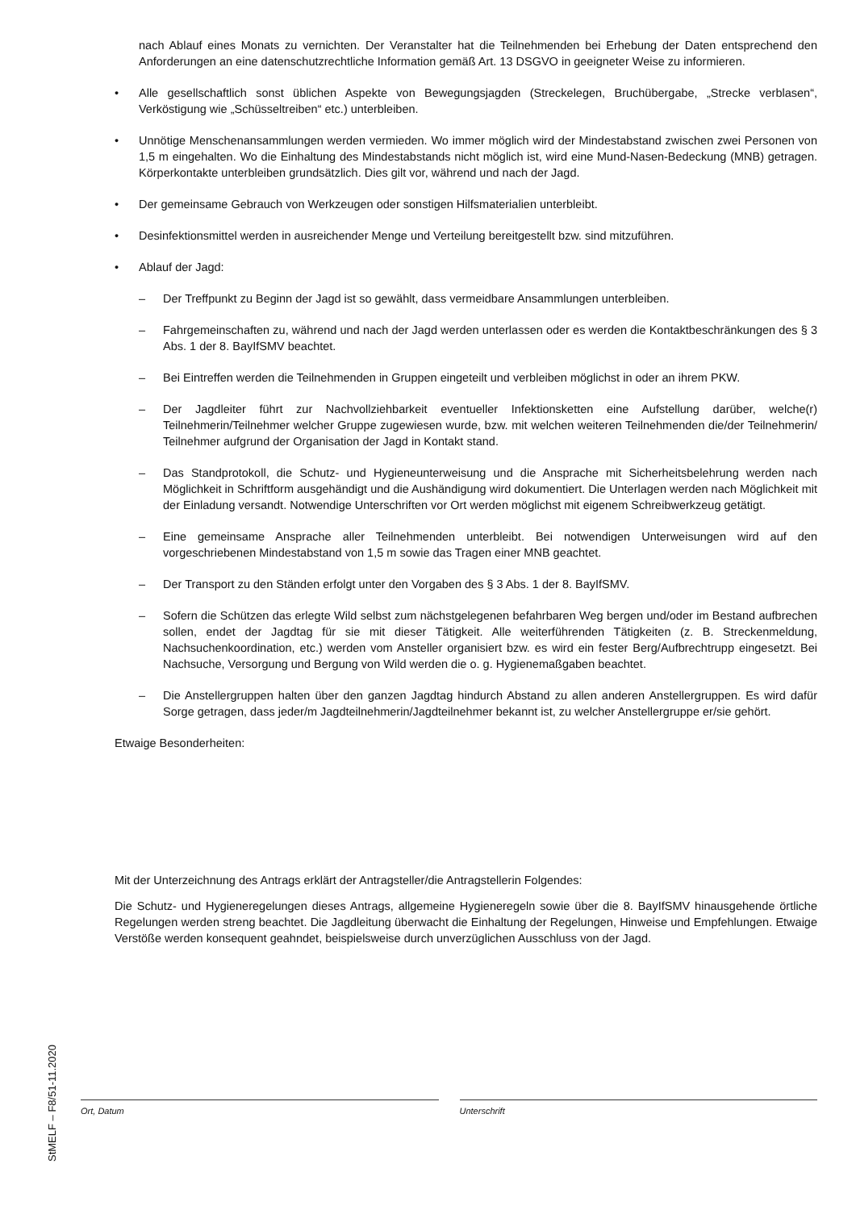nach Ablauf eines Monats zu vernichten. Der Veranstalter hat die Teilnehmenden bei Erhebung der Daten entsprechend den Anforderungen an eine datenschutzrechtliche Information gemäß Art. 13 DSGVO in geeigneter Weise zu informieren.
• Alle gesellschaftlich sonst üblichen Aspekte von Bewegungsjagden (Streckelegen, Bruchübergabe, „Strecke verblasen“, Verköstigung wie „Schüsseltreiben“ etc.) unterbleiben.
• Unnötige Menschenansammlungen werden vermieden. Wo immer möglich wird der Mindestabstand zwischen zwei Personen von 1,5 m eingehalten. Wo die Einhaltung des Mindestabstands nicht möglich ist, wird eine Mund-Nasen-Bedeckung (MNB) getragen. Körperkontakte unterbleiben grundsätzlich. Dies gilt vor, während und nach der Jagd.
• Der gemeinsame Gebrauch von Werkzeugen oder sonstigen Hilfsmaterialien unterbleibt.
• Desinfektionsmittel werden in ausreichender Menge und Verteilung bereitgestellt bzw. sind mitzuführen.
• Ablauf der Jagd:
– Der Treffpunkt zu Beginn der Jagd ist so gewählt, dass vermeidbare Ansammlungen unterbleiben.
– Fahrgemeinschaften zu, während und nach der Jagd werden unterlassen oder es werden die Kontaktbeschränkungen des § 3 Abs. 1 der 8. BayIfSMV beachtet.
– Bei Eintreffen werden die Teilnehmenden in Gruppen eingeteilt und verbleiben möglichst in oder an ihrem PKW.
– Der Jagdleiter führt zur Nachvollziehbarkeit eventueller Infektionsketten eine Aufstellung darüber, welche(r) Teilnehmerin/Teilnehmer welcher Gruppe zugewiesen wurde, bzw. mit welchen weiteren Teilnehmenden die/der Teilnehmerin/ Teilnehmer aufgrund der Organisation der Jagd in Kontakt stand.
– Das Standprotokoll, die Schutz- und Hygieneunterweisung und die Ansprache mit Sicherheitsbelehrung werden nach Möglichkeit in Schriftform ausgehändigt und die Aushändigung wird dokumentiert. Die Unterlagen werden nach Möglichkeit mit der Einladung versandt. Notwendige Unterschriften vor Ort werden möglichst mit eigenem Schreibwerkzeug getätigt.
– Eine gemeinsame Ansprache aller Teilnehmenden unterbleibt. Bei notwendigen Unterweisungen wird auf den vorgeschriebenen Mindestabstand von 1,5 m sowie das Tragen einer MNB geachtet.
– Der Transport zu den Ständen erfolgt unter den Vorgaben des § 3 Abs. 1 der 8. BayIfSMV.
– Sofern die Schützen das erlegte Wild selbst zum nächstgelegenen befahrbaren Weg bergen und/oder im Bestand aufbrechen sollen, endet der Jagdtag für sie mit dieser Tätigkeit. Alle weiterführenden Tätigkeiten (z. B. Streckenmeldung, Nachsuchenkoordination, etc.) werden vom Ansteller organisiert bzw. es wird ein fester Berg/Aufbrechtrupp eingesetzt. Bei Nachsuche, Versorgung und Bergung von Wild werden die o. g. Hygienemaßgaben beachtet.
– Die Anstellergruppen halten über den ganzen Jagdtag hindurch Abstand zu allen anderen Anstellergruppen. Es wird dafür Sorge getragen, dass jeder/m Jagdteilnehmerin/Jagdteilnehmer bekannt ist, zu welcher Anstellergruppe er/sie gehört.
Etwaige Besonderheiten:
Mit der Unterzeichnung des Antrags erklärt der Antragsteller/die Antragstellerin Folgendes:
Die Schutz- und Hygieneregelungen dieses Antrags, allgemeine Hygieneregeln sowie über die 8. BayIfSMV hinausgehende örtliche Regelungen werden streng beachtet. Die Jagdleitung überwacht die Einhaltung der Regelungen, Hinweise und Empfehlungen. Etwaige Verstöße werden konsequent geahndet, beispielsweise durch unverzüglichen Ausschluss von der Jagd.
Ort, Datum Unterschrift
StMELF – F8/51-11.2020